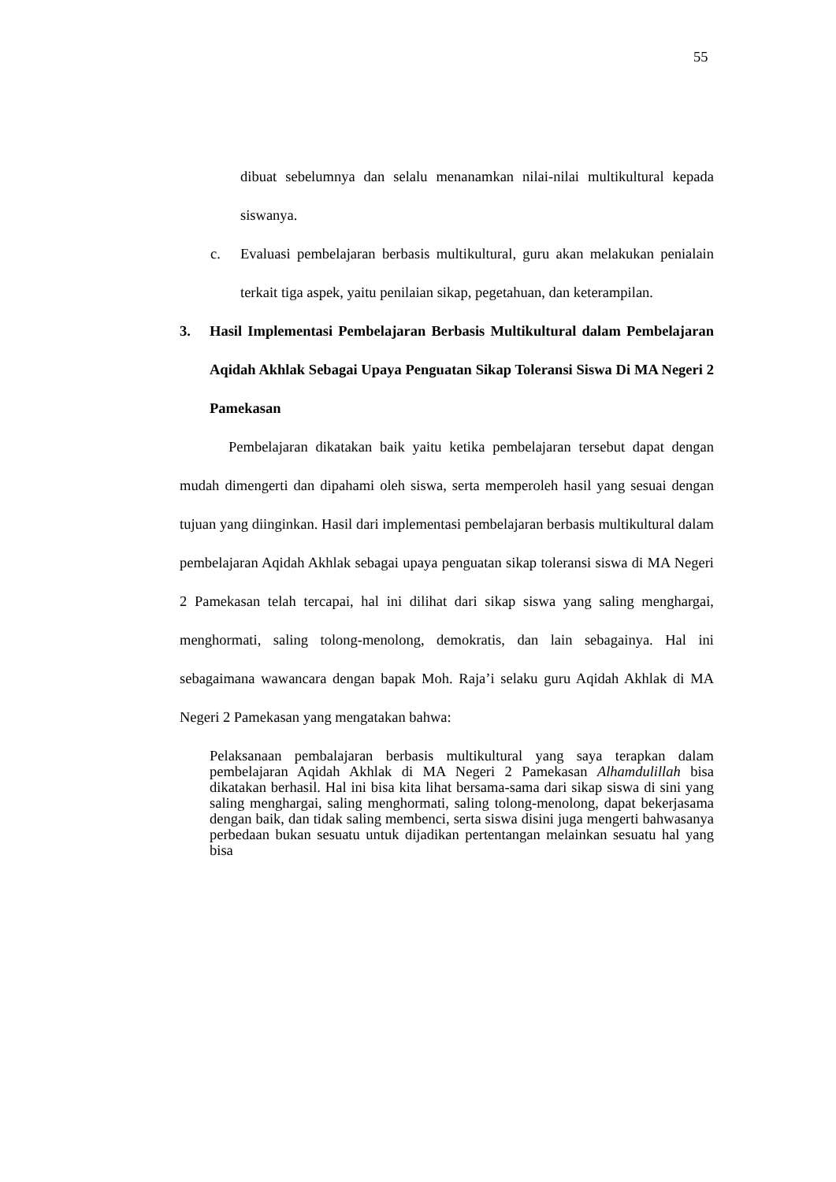55
dibuat sebelumnya dan selalu menanamkan nilai-nilai multikultural kepada siswanya.
c. Evaluasi pembelajaran berbasis multikultural, guru akan melakukan penialain terkait tiga aspek, yaitu penilaian sikap, pegetahuan, dan keterampilan.
3. Hasil Implementasi Pembelajaran Berbasis Multikultural dalam Pembelajaran Aqidah Akhlak Sebagai Upaya Penguatan Sikap Toleransi Siswa Di MA Negeri 2 Pamekasan
Pembelajaran dikatakan baik yaitu ketika pembelajaran tersebut dapat dengan mudah dimengerti dan dipahami oleh siswa, serta memperoleh hasil yang sesuai dengan tujuan yang diinginkan. Hasil dari implementasi pembelajaran berbasis multikultural dalam pembelajaran Aqidah Akhlak sebagai upaya penguatan sikap toleransi siswa di MA Negeri 2 Pamekasan telah tercapai, hal ini dilihat dari sikap siswa yang saling menghargai, menghormati, saling tolong-menolong, demokratis, dan lain sebagainya. Hal ini sebagaimana wawancara dengan bapak Moh. Raja’i selaku guru Aqidah Akhlak di MA Negeri 2 Pamekasan yang mengatakan bahwa:
Pelaksanaan pembalajaran berbasis multikultural yang saya terapkan dalam pembelajaran Aqidah Akhlak di MA Negeri 2 Pamekasan Alhamdulillah bisa dikatakan berhasil. Hal ini bisa kita lihat bersama-sama dari sikap siswa di sini yang saling menghargai, saling menghormati, saling tolong-menolong, dapat bekerjasama dengan baik, dan tidak saling membenci, serta siswa disini juga mengerti bahwasanya perbedaan bukan sesuatu untuk dijadikan pertentangan melainkan sesuatu hal yang bisa